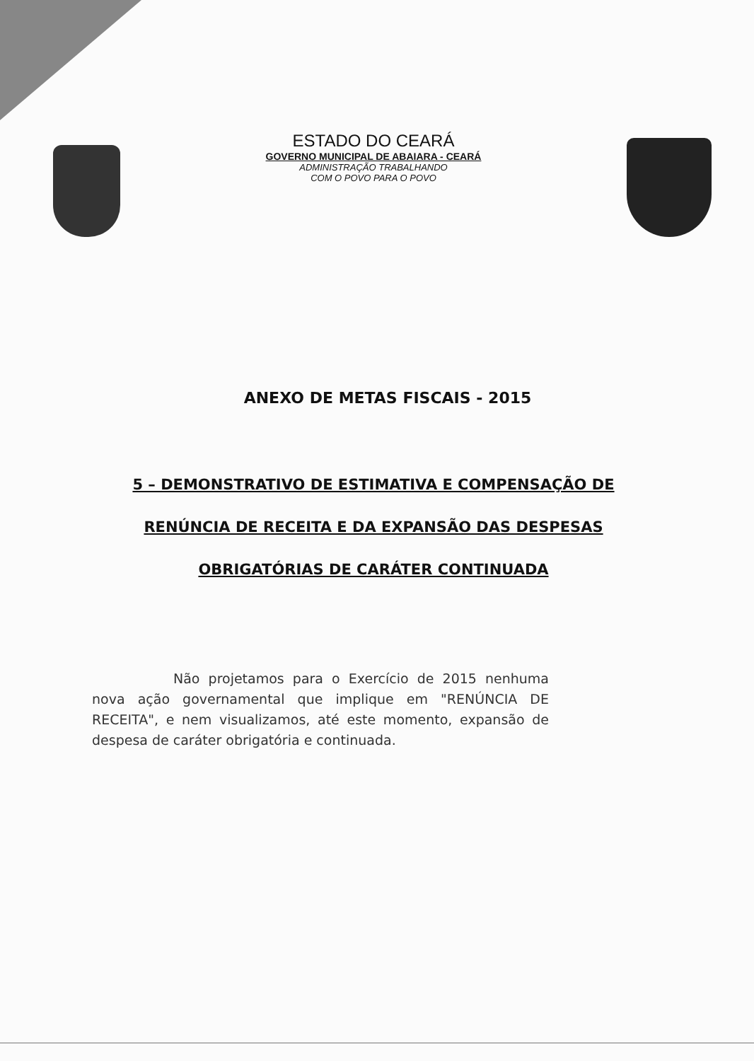ESTADO DO CEARÁ
GOVERNO MUNICIPAL DE ABAIARA - CEARÁ
ADMINISTRAÇÃO TRABALHANDO
COM O POVO PARA O POVO
ANEXO DE METAS FISCAIS - 2015
5 – DEMONSTRATIVO DE ESTIMATIVA E COMPENSAÇÃO DE
RENÚNCIA DE RECEITA E DA EXPANSÃO DAS DESPESAS
OBRIGATÓRIAS DE CARÁTER CONTINUADA
Não projetamos para o Exercício de 2015 nenhuma nova ação governamental que implique em "RENÚNCIA DE RECEITA", e nem visualizamos, até este momento, expansão de despesa de caráter obrigatória e continuada.